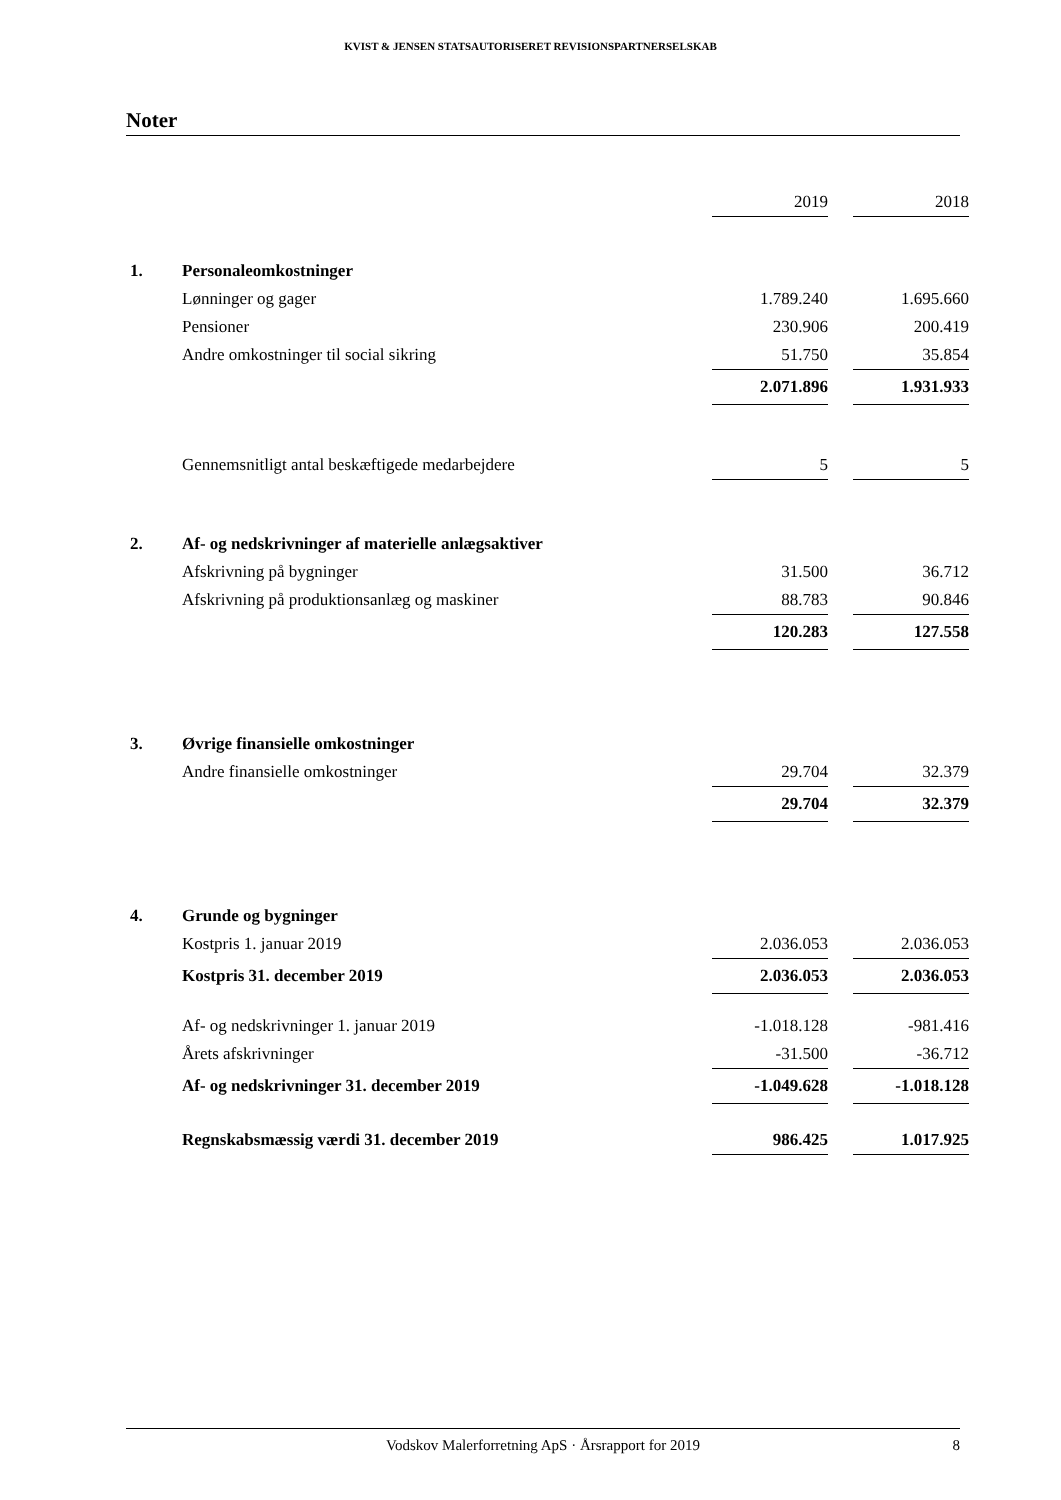KVIST & JENSEN STATSAUTORISERET REVISIONSPARTNERSELSKAB
Noter
| | | 2019 | | 2018 |
| 1. | Personaleomkostninger | | | |
| | Lønninger og gager | 1.789.240 | | 1.695.660 |
| | Pensioner | 230.906 | | 200.419 |
| | Andre omkostninger til social sikring | 51.750 | | 35.854 |
| | | 2.071.896 | | 1.931.933 |
| | Gennemsnitligt antal beskæftigede medarbejdere | 5 | | 5 |
| 2. | Af- og nedskrivninger af materielle anlægsaktiver | | | |
| | Afskrivning på bygninger | 31.500 | | 36.712 |
| | Afskrivning på produktionsanlæg og maskiner | 88.783 | | 90.846 |
| | | 120.283 | | 127.558 |
| 3. | Øvrige finansielle omkostninger | | | |
| | Andre finansielle omkostninger | 29.704 | | 32.379 |
| | | 29.704 | | 32.379 |
| 4. | Grunde og bygninger | | | |
| | Kostpris 1. januar 2019 | 2.036.053 | | 2.036.053 |
| | Kostpris 31. december 2019 | 2.036.053 | | 2.036.053 |
| | Af- og nedskrivninger 1. januar 2019 | -1.018.128 | | -981.416 |
| | Årets afskrivninger | -31.500 | | -36.712 |
| | Af- og nedskrivninger 31. december 2019 | -1.049.628 | | -1.018.128 |
| | Regnskabsmæssig værdi 31. december 2019 | 986.425 | | 1.017.925 |
Vodskov Malerforretning ApS · Årsrapport for 2019 8